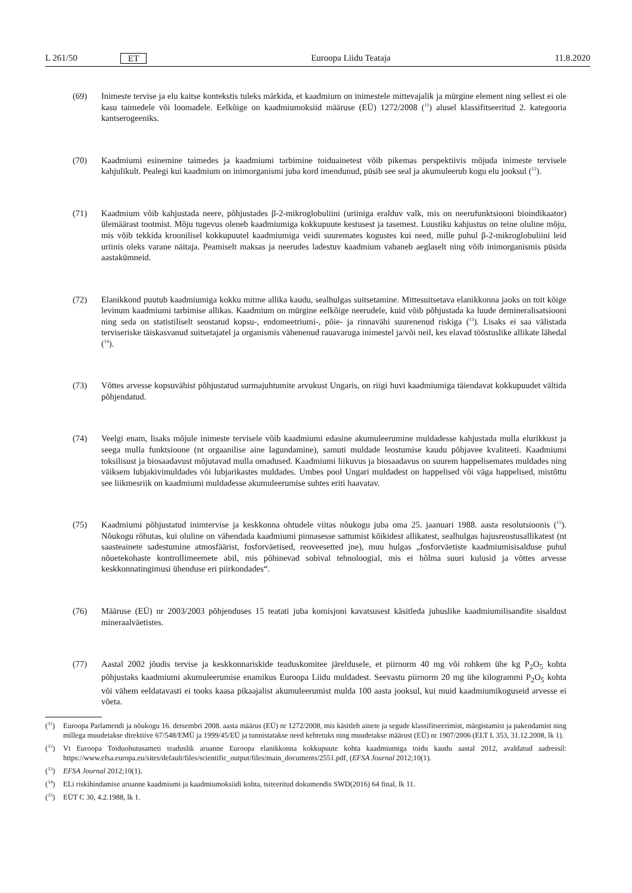L 261/50 ET Euroopa Liidu Teataja 11.8.2020
(69) Inimeste tervise ja elu kaitse kontekstis tuleks märkida, et kaadmium on inimestele mittevajalik ja mürgine element ning sellest ei ole kasu taimedele või loomadele. Eelkõige on kaadmiumoksiid määruse (EÜ) 1272/2008 (<sup>11</sup>) alusel klassifitseeritud 2. kategooria kantserogeeniks.
(70) Kaadmiumi esinemine taimedes ja kaadmiumi tarbimine toiduainetest võib pikemas perspektiivis mõjuda inimeste tervisele kahjulikult. Pealegi kui kaadmium on inimorganismi juba kord imendunud, püsib see seal ja akumuleerub kogu elu jooksul (<sup>12</sup>).
(71) Kaadmium võib kahjustada neere, põhjustades β-2-mikroglobuliini (uriiniga eralduv valk, mis on neerufunktsiooni bioindikaator) ülemäärast tootmist. Mõju tugevus oleneb kaadmiumiga kokkupuute kestusest ja tasemest. Luustiku kahjustus on teine oluline mõju, mis võib tekkida kroonilisel kokkupuutel kaadmiumiga veidi suuremates kogustes kui need, mille puhul β-2-mikroglobuliini leid uriinis oleks varane näitaja. Peamiselt maksas ja neerudes ladestuv kaadmium vabaneb aeglaselt ning võib inimorganismis püsida aastakümneid.
(72) Elanikkond puutub kaadmiumiga kokku mitme allika kaudu, sealhulgas suitsetamine. Mittesuitsetava elanikkonna jaoks on toit kõige levinum kaadmiumi tarbimise allikas. Kaadmium on mürgine eelkõige neerudele, kuid võib põhjustada ka luude demineralisatsiooni ning seda on statistiliselt seostatud kopsu-, endomeetriumi-, põie- ja rinnavähi suurenenud riskiga (<sup>13</sup>). Lisaks ei saa välistada terviseriske täiskasvanud suitsetajatel ja organismis vähenenud rauavaruga inimestel ja/või neil, kes elavad tööstuslike allikate lähedal (<sup>14</sup>).
(73) Võttes arvesse kopsuvähist põhjustatud surmajuhtumite arvukust Ungaris, on riigi huvi kaadmiumiga täiendavat kokkupuudet vältida põhjendatud.
(74) Veelgi enam, lisaks mõjule inimeste tervisele võib kaadmiumi edasine akumuleerumine muldadesse kahjustada mulla elurikkust ja seega mulla funktsioone (nt orgaanilise aine lagundamine), samuti muldade leostumise kaudu põhjavee kvaliteeti. Kaadmiumi toksilisust ja biosaadavust mõjutavad mulla omadused. Kaadmiumi liikuvus ja biosaadavus on suurem happelisemates muldades ning väiksem lubjakivimuldades või lubjarikastes muldades. Umbes pool Ungari muldadest on happelised või väga happelised, mistõttu see liikmesriik on kaadmiumi muldadesse akumuleerumise suhtes eriti haavatav.
(75) Kaadmiumi põhjustatud inimtervise ja keskkonna ohtudele viitas nõukogu juba oma 25. jaanuari 1988. aasta resolutsioonis (<sup>15</sup>). Nõukogu rõhutas, kui oluline on vähendada kaadmiumi pinnasesse sattumist kõikidest allikatest, sealhulgas hajusreostusallikatest (nt saasteainete sadestumine atmosfäärist, fosforväetised, reoveesetted jne), muu hulgas „fosforväetiste kaadmiumisisalduse puhul nõuetekohaste kontrollimeemete abil, mis põhinevad sobival tehnoloogial, mis ei hõlma suuri kulusid ja võttes arvesse keskkonnatingimusi ühenduse eri piirkondades“.
(76) Määruse (EÜ) nr 2003/2003 põhjenduses 15 teatati juba komisjoni kavatsusest käsitleda juhuslike kaadmiumi­lisandite sisaldust mineraalväetistes.
(77) Aastal 2002 jõudis tervise ja keskkonnariskide teaduskomitee järeldusele, et piirnorm 40 mg või rohkem ühe kg P<sub>2</sub>O<sub>5</sub> kohta põhjustaks kaadmiumi akumuleerumise enamikus Euroopa Liidu muldadest. Seevastu piirnorm 20 mg ühe kilogrammi P<sub>2</sub>O<sub>5</sub> kohta või vähem eeldatavasti ei tooks kaasa pikaajalist akumuleerumist mulda 100 aasta jooksul, kui muid kaadmiumikoguseid arvesse ei võeta.
(<sup>11</sup>) Euroopa Parlamendi ja nõukogu 16. detsembri 2008. aasta määrus (EÜ) nr 1272/2008, mis käsitleb ainete ja segude klassifitseerimist, märgistamist ja pakendamist ning millega muudetakse direktiive 67/548/EMÜ ja 1999/45/EÜ ja tunnistatakse need kehtetuks ning muudetakse määrust (EÜ) nr 1907/2006 (ELT L 353, 31.12.2008, lk 1).
(<sup>12</sup>) Vt Euroopa Toiduohutusameti teaduslik aruanne Euroopa elanikkonna kokkupuute kohta kaadmiumiga toidu kaudu aastal 2012, avaldatud aadressil: https://www.efsa.europa.eu/sites/default/files/scientific_output/files/main_documents/2551.pdf, (EFSA Journal 2012;10(1).
(<sup>13</sup>) EFSA Journal 2012;10(1).
(<sup>14</sup>) ELi riskihindamise aruanne kaadmiumi ja kaadmiumoksiidi kohta, tsiteeritud dokumendis SWD(2016) 64 final, lk 11.
(<sup>15</sup>) EÜT C 30, 4.2.1988, lk 1.